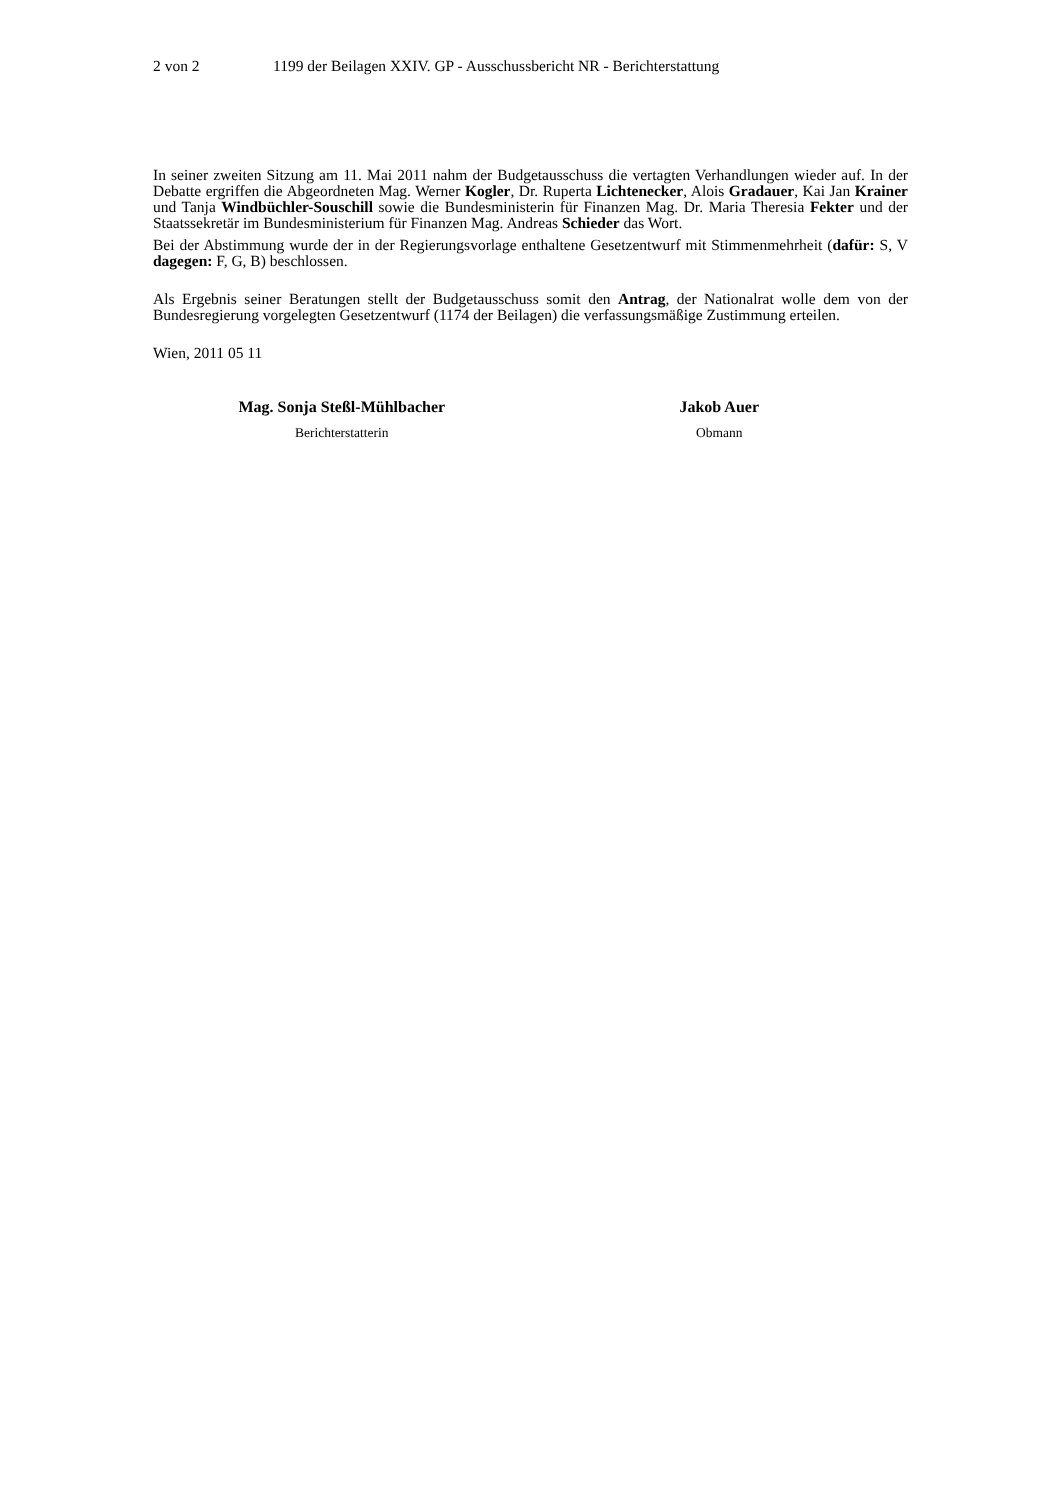2 von 2 1199 der Beilagen XXIV. GP - Ausschussbericht NR - Berichterstattung
In seiner zweiten Sitzung am 11. Mai 2011 nahm der Budgetausschuss die vertagten Verhandlungen wieder auf. In der Debatte ergriffen die Abgeordneten Mag. Werner Kogler, Dr. Ruperta Lichtenecker, Alois Gradauer, Kai Jan Krainer und Tanja Windbüchler-Souschill sowie die Bundesministerin für Finanzen Mag. Dr. Maria Theresia Fekter und der Staatssekretär im Bundesministerium für Finanzen Mag. Andreas Schieder das Wort.
Bei der Abstimmung wurde der in der Regierungsvorlage enthaltene Gesetzentwurf mit Stimmenmehrheit (dafür: S, V dagegen: F, G, B) beschlossen.
Als Ergebnis seiner Beratungen stellt der Budgetausschuss somit den Antrag, der Nationalrat wolle dem von der Bundesregierung vorgelegten Gesetzentwurf (1174 der Beilagen) die verfassungsmäßige Zustimmung erteilen.
Wien, 2011 05 11
Mag. Sonja Steßl-Mühlbacher
Berichterstatterin
Jakob Auer
Obmann